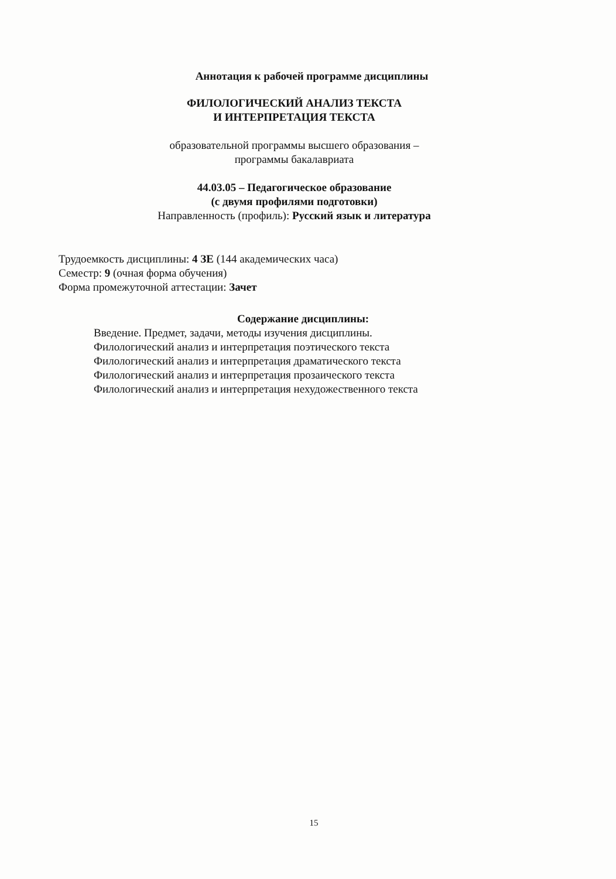Аннотация к рабочей программе дисциплины
ФИЛОЛОГИЧЕСКИЙ АНАЛИЗ ТЕКСТА
И ИНТЕРПРЕТАЦИЯ ТЕКСТА
образовательной программы высшего образования –
программы бакалавриата
44.03.05 – Педагогическое образование
(с двумя профилями подготовки)
Направленность (профиль): Русский язык и литература
Трудоемкость дисциплины: 4 ЗЕ (144 академических часа)
Семестр: 9 (очная форма обучения)
Форма промежуточной аттестации: Зачет
Содержание дисциплины:
Введение. Предмет, задачи, методы изучения дисциплины.
Филологический анализ и интерпретация поэтического текста
Филологический анализ и интерпретация драматического текста
Филологический анализ и интерпретация прозаического текста
Филологический анализ и интерпретация нехудожественного текста
15